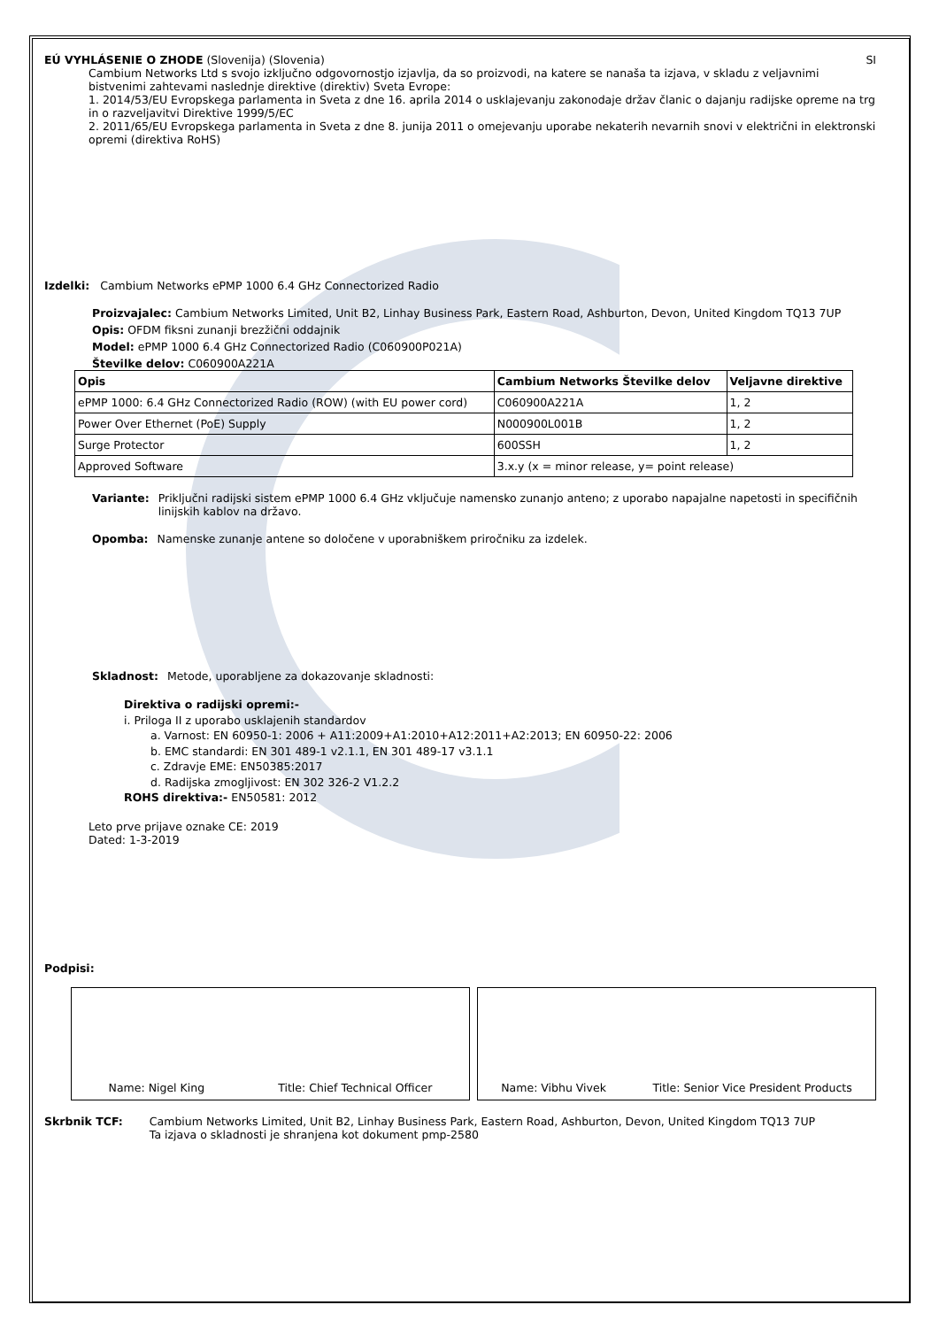EÚ VYHLÁSENIE O ZHODE (Slovenija) (Slovenia)
SI
Cambium Networks Ltd s svojo izključno odgovornostjo izjavlja, da so proizvodi, na katere se nanaša ta izjava, v skladu z veljavnimi bistvenimi zahtevami naslednje direktive (direktiv) Sveta Evrope:
1. 2014/53/EU Evropskega parlamenta in Sveta z dne 16. aprila 2014 o usklajevanju zakonodaje držav članic o dajanju radijske opreme na trg in o razveljavitvi Direktive 1999/5/EC
2. 2011/65/EU Evropskega parlamenta in Sveta z dne 8. junija 2011 o omejevanju uporabe nekaterih nevarnih snovi v električni in elektronski opremi (direktiva RoHS)
Izdelki: Cambium Networks ePMP 1000 6.4 GHz Connectorized Radio
Proizvajalec: Cambium Networks Limited, Unit B2, Linhay Business Park, Eastern Road, Ashburton, Devon, United Kingdom TQ13 7UP
Opis: OFDM fiksni zunanji brezžični oddajnik
Model: ePMP 1000 6.4 GHz Connectorized Radio (C060900P021A)
Številke delov: C060900A221A
| Opis | Cambium Networks Številke delov | Veljavne direktive |
| --- | --- | --- |
| ePMP 1000: 6.4 GHz Connectorized Radio (ROW) (with EU power cord) | C060900A221A | 1, 2 |
| Power Over Ethernet (PoE) Supply | N000900L001B | 1, 2 |
| Surge Protector | 600SSH | 1, 2 |
| Approved Software | 3.x.y (x = minor release, y= point release) | |
Variante: Priključni radijski sistem ePMP 1000 6.4 GHz vključuje namensko zunanjo anteno; z uporabo napajalne napetosti in specifičnih linijskih kablov na državo.
Opomba: Namenske zunanje antene so določene v uporabniškem priročniku za izdelek.
Skladnost: Metode, uporabljene za dokazovanje skladnosti:
Direktiva o radijski opremi:-
i. Priloga II z uporabo usklajenih standardov
a. Varnost: EN 60950-1: 2006 + A11:2009+A1:2010+A12:2011+A2:2013; EN 60950-22: 2006
b. EMC standardi: EN 301 489-1 v2.1.1, EN 301 489-17 v3.1.1
c. Zdravje EME: EN50385:2017
d. Radijska zmogljivost: EN 302 326-2 V1.2.2
ROHS direktiva:- EN50581: 2012
Leto prve prijave oznake CE: 2019
Dated: 1-3-2019
Podpisi:
Name: Nigel King Title: Chief Technical Officer
Name: Vibhu Vivek Title: Senior Vice President Products
Skrbnik TCF: Cambium Networks Limited, Unit B2, Linhay Business Park, Eastern Road, Ashburton, Devon, United Kingdom TQ13 7UP
Ta izjava o skladnosti je shranjena kot dokument pmp-2580